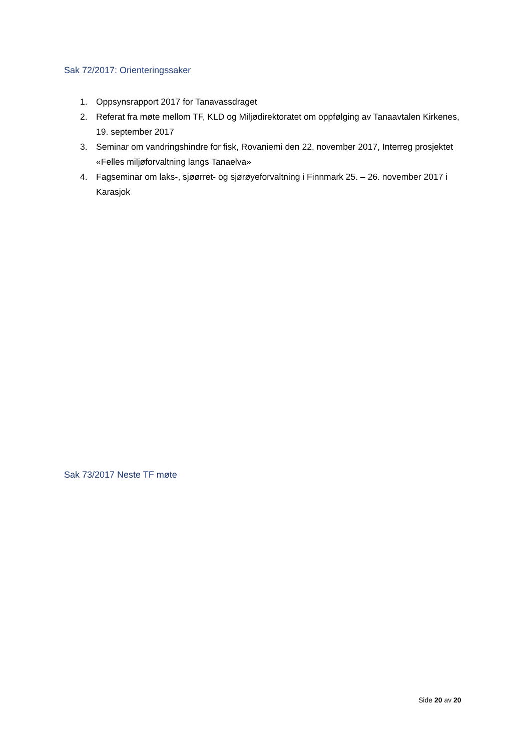Sak 72/2017: Orienteringssaker
1. Oppsynsrapport 2017 for Tanavassdraget
2. Referat fra møte mellom TF, KLD og Miljødirektoratet om oppfølging av Tanaavtalen Kirkenes, 19. september 2017
3. Seminar om vandringshindre for fisk, Rovaniemi den 22. november 2017, Interreg prosjektet «Felles miljøforvaltning langs Tanaelva»
4. Fagseminar om laks-, sjøørret- og sjørøyeforvaltning i Finnmark 25. – 26. november 2017 i Karasjok
Sak 73/2017 Neste TF møte
Side 20 av 20